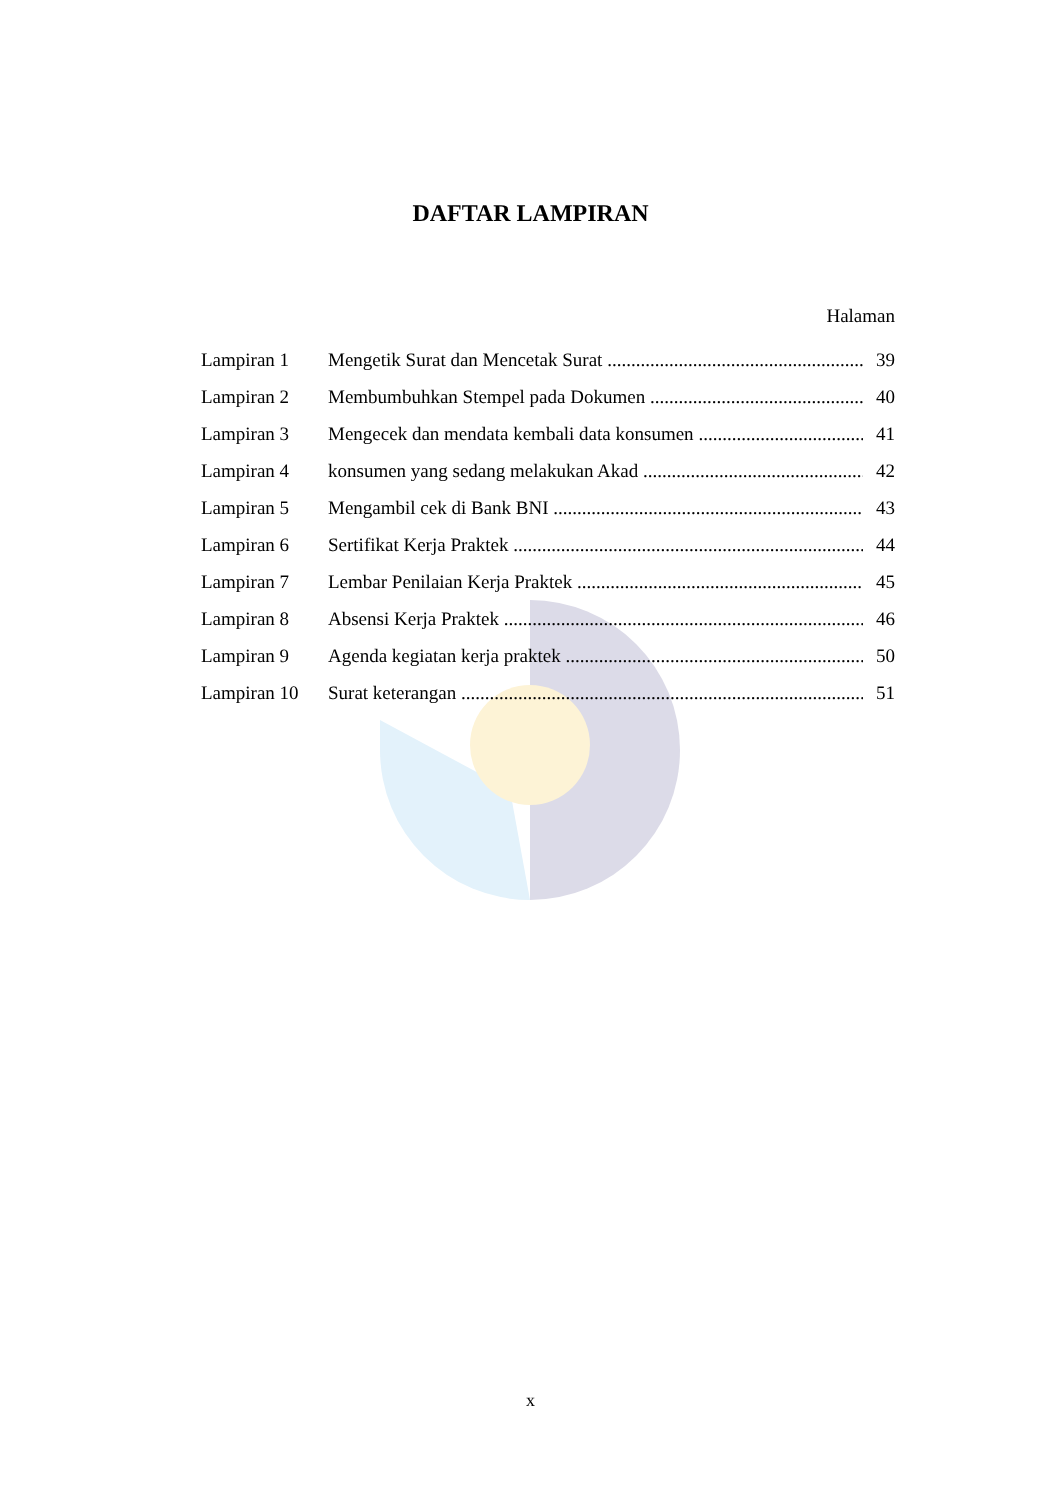DAFTAR LAMPIRAN
Halaman
Lampiran 1 Mengetik Surat dan Mencetak Surat 39
Lampiran 2 Membumbuhkan Stempel pada Dokumen 40
Lampiran 3 Mengecek dan mendata kembali data konsumen 41
Lampiran 4 konsumen yang sedang melakukan Akad 42
Lampiran 5 Mengambil cek di Bank BNI 43
Lampiran 6 Sertifikat Kerja Praktek 44
Lampiran 7 Lembar Penilaian Kerja Praktek 45
Lampiran 8 Absensi Kerja Praktek 46
Lampiran 9 Agenda kegiatan kerja praktek 50
Lampiran 10 Surat keterangan 51
x